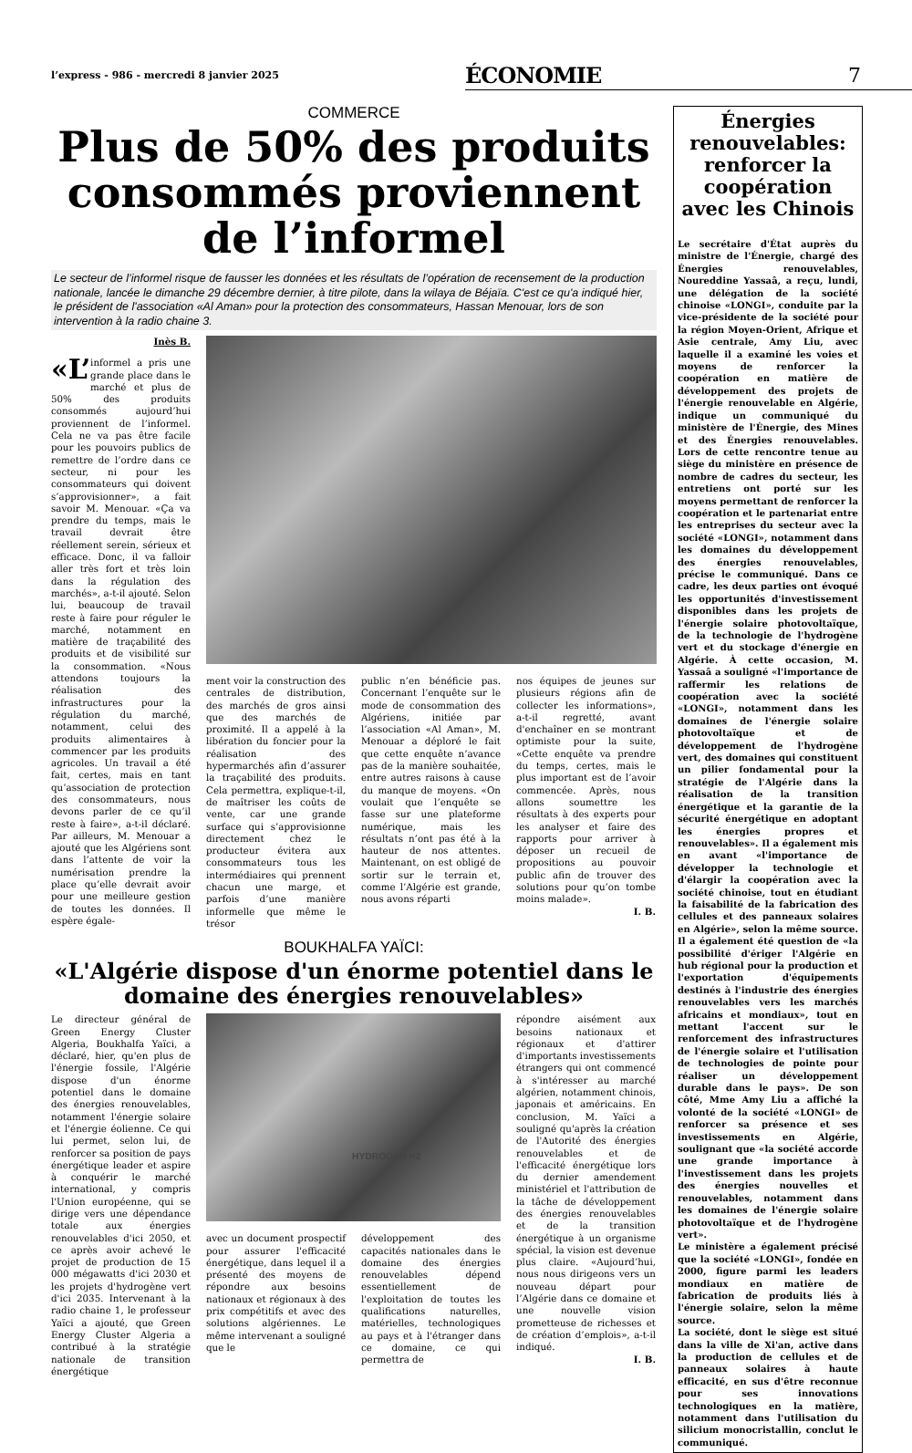l’express - 986 - mercredi 8 janvier 2025
ÉCONOMIE 7
COMMERCE
Plus de 50% des produits consommés proviennent de l’informel
Le secteur de l’informel risque de fausser les données et les résultats de l’opération de recensement de la production nationale, lancée le dimanche 29 décembre dernier, à titre pilote, dans la wilaya de Béjaïa. C'est ce qu'a indiqué hier, le président de l'association «Al Aman» pour la protection des consommateurs, Hassan Menouar, lors de son intervention à la radio chaine 3.
Inès B.
«L’ informel a pris une grande place dans le marché et plus de 50% des produits consommés aujourd’hui proviennent de l’informel. Cela ne va pas être facile pour les pouvoirs publics de remettre de l’ordre dans ce secteur, ni pour les consommateurs qui doivent s’approvisionner», a fait savoir M. Menouar. «Ça va prendre du temps, mais le travail devrait être réellement serein, sérieux et efficace. Donc, il va falloir aller très fort et très loin dans la régulation des marchés», a-t-il ajouté. Selon lui, beaucoup de travail reste à faire pour réguler le marché, notamment en matière de traçabilité des produits et de visibilité sur la consommation. «Nous attendons toujours la réalisation des infrastructures pour la régulation du marché, notamment, celui des produits alimentaires à commencer par les produits agricoles. Un travail a été fait, certes, mais en tant qu’association de protection des consommateurs, nous devons parler de ce qu’il reste à faire», a-t-il déclaré. Par ailleurs, M. Menouar a ajouté que les Algériens sont dans l’attente de voir la numérisation prendre la place qu’elle devrait avoir pour une meilleure gestion de toutes les données. Il espère égale-
ment voir la construction des centrales de distribution, des marchés de gros ainsi que des marchés de proximité. Il a appelé à la libération du foncier pour la réalisation des hypermarchés afin d’assurer la traçabilité des produits. Cela permettra, explique-t-il, de maîtriser les coûts de vente, car une grande surface qui s’approvisionne directement chez le producteur évitera aux consommateurs tous les intermédiaires qui prennent chacun une marge, et parfois d’une manière informelle que même le trésor
public n’en bénéficie pas. Concernant l’enquête sur le mode de consommation des Algériens, initiée par l’association «Al Aman», M. Menouar a déploré le fait que cette enquête n’avance pas de la manière souhaitée, entre autres raisons à cause du manque de moyens. «On voulait que l’enquête se fasse sur une plateforme numérique, mais les résultats n’ont pas été à la hauteur de nos attentes. Maintenant, on est obligé de sortir sur le terrain et, comme l’Algérie est grande, nous avons réparti
nos équipes de jeunes sur plusieurs régions afin de collecter les informations», a-t-il regretté, avant d'enchaîner en se montrant optimiste pour la suite, «Cette enquête va prendre du temps, certes, mais le plus important est de l’avoir commencée. Après, nous allons soumettre les résultats à des experts pour les analyser et faire des rapports pour arriver à déposer un recueil de propositions au pouvoir public afin de trouver des solutions pour qu’on tombe moins malade».
I. B.
BOUKHALFA YAÏCI:
«L'Algérie dispose d'un énorme potentiel dans le domaine des énergies renouvelables»
Le directeur général de Green Energy Cluster Algeria, Boukhalfa Yaïci, a déclaré, hier, qu'en plus de l'énergie fossile, l'Algérie dispose d'un énorme potentiel dans le domaine des énergies renouvelables, notamment l'énergie solaire et l'énergie éolienne. Ce qui lui permet, selon lui, de renforcer sa position de pays énergétique leader et aspire à conquérir le marché international, y compris l'Union européenne, qui se dirige vers une dépendance totale aux énergies renouvelables d'ici 2050, et ce après avoir achevé le projet de production de 15 000 mégawatts d'ici 2030 et les projets d'hydrogène vert d'ici 2035. Intervenant à la radio chaine 1, le professeur Yaïci a ajouté, que Green Energy Cluster Algeria a contribué à la stratégie nationale de transition énergétique
HYDROGEN H2
avec un document prospectif pour assurer l'efficacité énergétique, dans lequel il a présenté des moyens de répondre aux besoins nationaux et régionaux à des prix compétitifs et avec des solutions algériennes. Le même intervenant a souligné que le
développement des capacités nationales dans le domaine des énergies renouvelables dépend essentiellement de l'exploitation de toutes les qualifications naturelles, matérielles, technologiques au pays et à l'étranger dans ce domaine, ce qui permettra de
répondre aisément aux besoins nationaux et régionaux et d'attirer d'importants investissements étrangers qui ont commencé à s'intéresser au marché algérien, notamment chinois, japonais et américains. En conclusion, M. Yaïci a souligné qu'après la création de l'Autorité des énergies renouvelables et de l'efficacité énergétique lors du dernier amendement ministériel et l'attribution de la tâche de développement des énergies renouvelables et de la transition énergétique à un organisme spécial, la vision est devenue plus claire. «Aujourd’hui, nous nous dirigeons vers un nouveau départ pour l’Algérie dans ce domaine et une nouvelle vision prometteuse de richesses et de création d’emplois», a-t-il indiqué.
I. B.
Énergies renouvelables: renforcer la coopération avec les Chinois
Le secrétaire d'État auprès du ministre de l'Énergie, chargé des Énergies renouvelables, Noureddine Yassaâ, a reçu, lundi, une délégation de la société chinoise «LONGI», conduite par la vice-présidente de la société pour la région Moyen-Orient, Afrique et Asie centrale, Amy Liu, avec laquelle il a examiné les voies et moyens de renforcer la coopération en matière de développement des projets de l'énergie renouvelable en Algérie, indique un communiqué du ministère de l'Énergie, des Mines et des Énergies renouvelables. Lors de cette rencontre tenue au siège du ministère en présence de nombre de cadres du secteur, les entretiens ont porté sur les moyens permettant de renforcer la coopération et le partenariat entre les entreprises du secteur avec la société «LONGI», notamment dans les domaines du développement des énergies renouvelables, précise le communiqué. Dans ce cadre, les deux parties ont évoqué les opportunités d'investissement disponibles dans les projets de l'énergie solaire photovoltaïque, de la technologie de l'hydrogène vert et du stockage d'énergie en Algérie. À cette occasion, M. Yassaâ a souligné «l'importance de raffermir les relations de coopération avec la société «LONGI», notamment dans les domaines de l'énergie solaire photovoltaïque et de développement de l'hydrogène vert, des domaines qui constituent un pilier fondamental pour la stratégie de l'Algérie dans la réalisation de la transition énergétique et la garantie de la sécurité énergétique en adoptant les énergies propres et renouvelables». Il a également mis en avant «l'importance de développer la technologie et d'élargir la coopération avec la société chinoise, tout en étudiant la faisabilité de la fabrication des cellules et des panneaux solaires en Algérie», selon la même source. Il a également été question de «la possibilité d'ériger l'Algérie en hub régional pour la production et l'exportation d'équipements destinés à l'industrie des énergies renouvelables vers les marchés africains et mondiaux», tout en mettant l'accent sur le renforcement des infrastructures de l'énergie solaire et l'utilisation de technologies de pointe pour réaliser un développement durable dans le pays». De son côté, Mme Amy Liu a affiché la volonté de la société «LONGI» de renforcer sa présence et ses investissements en Algérie, soulignant que «la société accorde une grande importance à l'investissement dans les projets des énergies nouvelles et renouvelables, notamment dans les domaines de l'énergie solaire photovoltaïque et de l'hydrogène vert».
Le ministère a également précisé que la société «LONGI», fondée en 2000, figure parmi les leaders mondiaux en matière de fabrication de produits liés à l'énergie solaire, selon la même source.
La société, dont le siège est situé dans la ville de Xi'an, active dans la production de cellules et de panneaux solaires à haute efficacité, en sus d'être reconnue pour ses innovations technologiques en la matière, notamment dans l'utilisation du silicium monocristallin, conclut le communiqué.